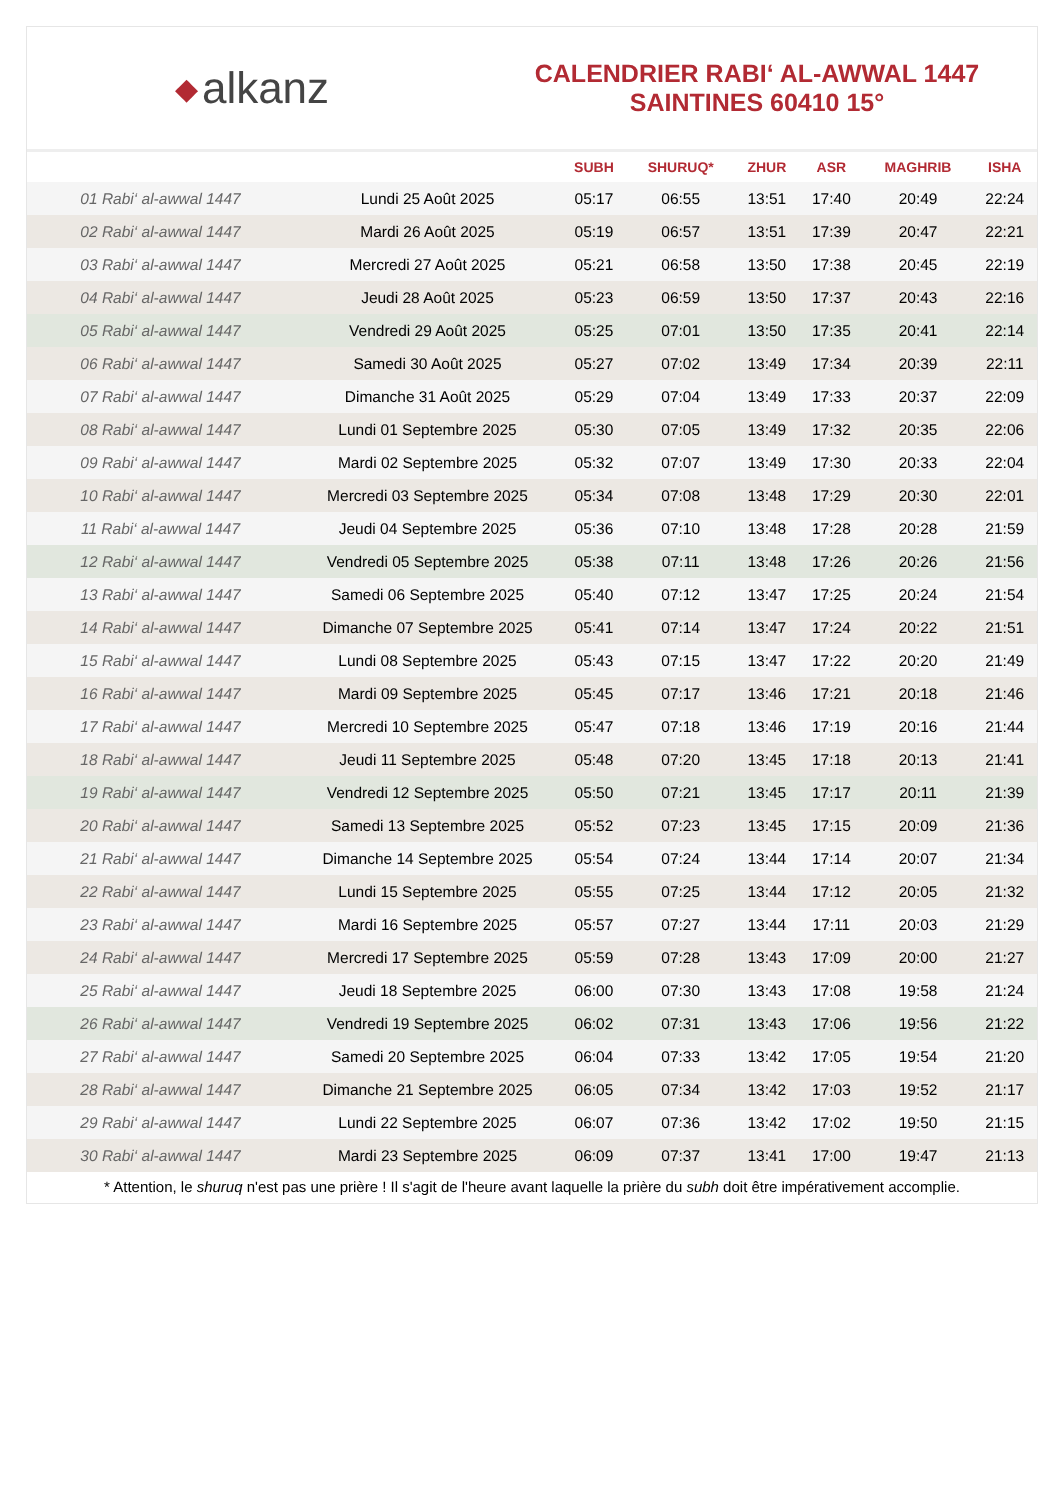◆ alkanz
CALENDRIER RABI‘ AL-AWWAL 1447
SAINTINES 60410 15°
| | | SUBH | SHURUQ* | ZHUR | ASR | MAGHRIB | ISHA |
| --- | --- | --- | --- | --- | --- | --- | --- |
| 01 Rabi‘ al-awwal 1447 | Lundi 25 Août 2025 | 05:17 | 06:55 | 13:51 | 17:40 | 20:49 | 22:24 |
| 02 Rabi‘ al-awwal 1447 | Mardi 26 Août 2025 | 05:19 | 06:57 | 13:51 | 17:39 | 20:47 | 22:21 |
| 03 Rabi‘ al-awwal 1447 | Mercredi 27 Août 2025 | 05:21 | 06:58 | 13:50 | 17:38 | 20:45 | 22:19 |
| 04 Rabi‘ al-awwal 1447 | Jeudi 28 Août 2025 | 05:23 | 06:59 | 13:50 | 17:37 | 20:43 | 22:16 |
| 05 Rabi‘ al-awwal 1447 | Vendredi 29 Août 2025 | 05:25 | 07:01 | 13:50 | 17:35 | 20:41 | 22:14 |
| 06 Rabi‘ al-awwal 1447 | Samedi 30 Août 2025 | 05:27 | 07:02 | 13:49 | 17:34 | 20:39 | 22:11 |
| 07 Rabi‘ al-awwal 1447 | Dimanche 31 Août 2025 | 05:29 | 07:04 | 13:49 | 17:33 | 20:37 | 22:09 |
| 08 Rabi‘ al-awwal 1447 | Lundi 01 Septembre 2025 | 05:30 | 07:05 | 13:49 | 17:32 | 20:35 | 22:06 |
| 09 Rabi‘ al-awwal 1447 | Mardi 02 Septembre 2025 | 05:32 | 07:07 | 13:49 | 17:30 | 20:33 | 22:04 |
| 10 Rabi‘ al-awwal 1447 | Mercredi 03 Septembre 2025 | 05:34 | 07:08 | 13:48 | 17:29 | 20:30 | 22:01 |
| 11 Rabi‘ al-awwal 1447 | Jeudi 04 Septembre 2025 | 05:36 | 07:10 | 13:48 | 17:28 | 20:28 | 21:59 |
| 12 Rabi‘ al-awwal 1447 | Vendredi 05 Septembre 2025 | 05:38 | 07:11 | 13:48 | 17:26 | 20:26 | 21:56 |
| 13 Rabi‘ al-awwal 1447 | Samedi 06 Septembre 2025 | 05:40 | 07:12 | 13:47 | 17:25 | 20:24 | 21:54 |
| 14 Rabi‘ al-awwal 1447 | Dimanche 07 Septembre 2025 | 05:41 | 07:14 | 13:47 | 17:24 | 20:22 | 21:51 |
| 15 Rabi‘ al-awwal 1447 | Lundi 08 Septembre 2025 | 05:43 | 07:15 | 13:47 | 17:22 | 20:20 | 21:49 |
| 16 Rabi‘ al-awwal 1447 | Mardi 09 Septembre 2025 | 05:45 | 07:17 | 13:46 | 17:21 | 20:18 | 21:46 |
| 17 Rabi‘ al-awwal 1447 | Mercredi 10 Septembre 2025 | 05:47 | 07:18 | 13:46 | 17:19 | 20:16 | 21:44 |
| 18 Rabi‘ al-awwal 1447 | Jeudi 11 Septembre 2025 | 05:48 | 07:20 | 13:45 | 17:18 | 20:13 | 21:41 |
| 19 Rabi‘ al-awwal 1447 | Vendredi 12 Septembre 2025 | 05:50 | 07:21 | 13:45 | 17:17 | 20:11 | 21:39 |
| 20 Rabi‘ al-awwal 1447 | Samedi 13 Septembre 2025 | 05:52 | 07:23 | 13:45 | 17:15 | 20:09 | 21:36 |
| 21 Rabi‘ al-awwal 1447 | Dimanche 14 Septembre 2025 | 05:54 | 07:24 | 13:44 | 17:14 | 20:07 | 21:34 |
| 22 Rabi‘ al-awwal 1447 | Lundi 15 Septembre 2025 | 05:55 | 07:25 | 13:44 | 17:12 | 20:05 | 21:32 |
| 23 Rabi‘ al-awwal 1447 | Mardi 16 Septembre 2025 | 05:57 | 07:27 | 13:44 | 17:11 | 20:03 | 21:29 |
| 24 Rabi‘ al-awwal 1447 | Mercredi 17 Septembre 2025 | 05:59 | 07:28 | 13:43 | 17:09 | 20:00 | 21:27 |
| 25 Rabi‘ al-awwal 1447 | Jeudi 18 Septembre 2025 | 06:00 | 07:30 | 13:43 | 17:08 | 19:58 | 21:24 |
| 26 Rabi‘ al-awwal 1447 | Vendredi 19 Septembre 2025 | 06:02 | 07:31 | 13:43 | 17:06 | 19:56 | 21:22 |
| 27 Rabi‘ al-awwal 1447 | Samedi 20 Septembre 2025 | 06:04 | 07:33 | 13:42 | 17:05 | 19:54 | 21:20 |
| 28 Rabi‘ al-awwal 1447 | Dimanche 21 Septembre 2025 | 06:05 | 07:34 | 13:42 | 17:03 | 19:52 | 21:17 |
| 29 Rabi‘ al-awwal 1447 | Lundi 22 Septembre 2025 | 06:07 | 07:36 | 13:42 | 17:02 | 19:50 | 21:15 |
| 30 Rabi‘ al-awwal 1447 | Mardi 23 Septembre 2025 | 06:09 | 07:37 | 13:41 | 17:00 | 19:47 | 21:13 |
* Attention, le shuruq n'est pas une prière ! Il s'agit de l'heure avant laquelle la prière du subh doit être impérativement accomplie.